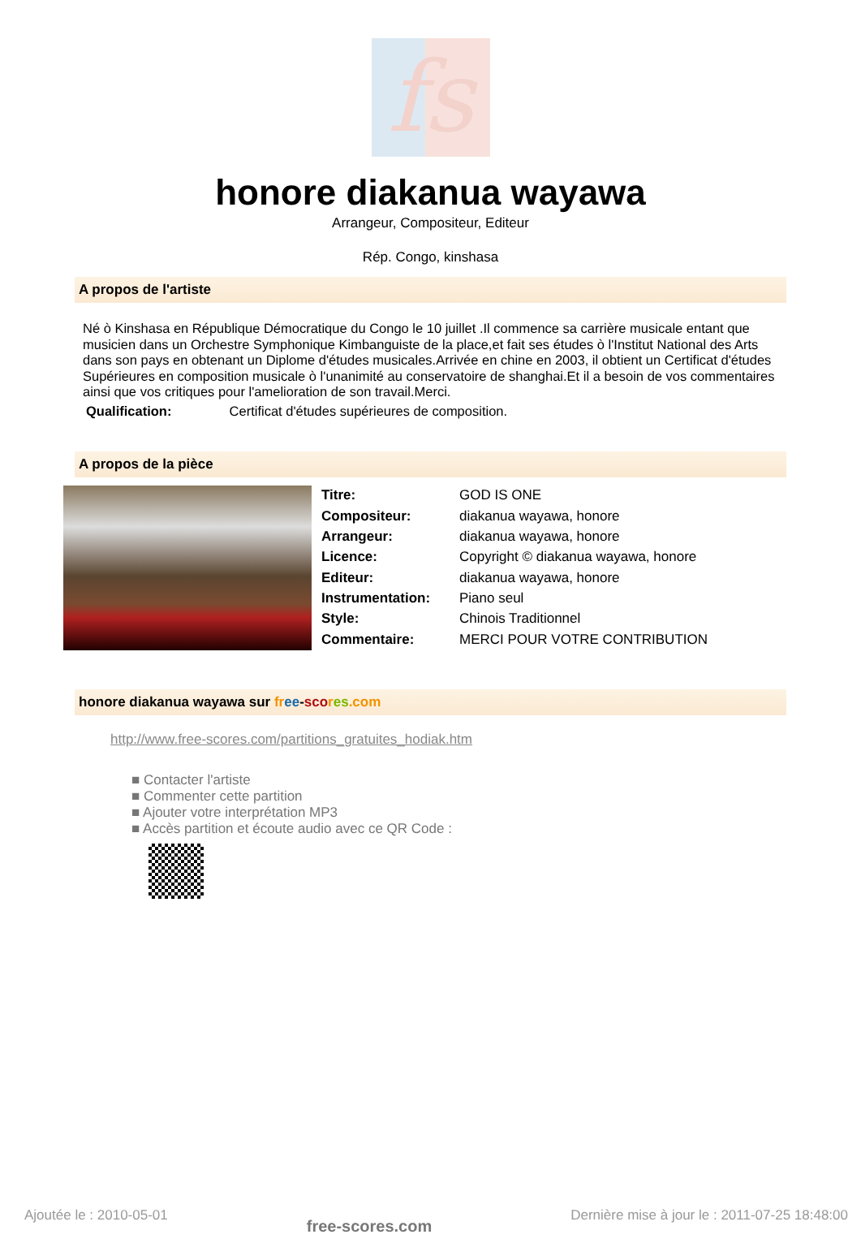fs
honore diakanua wayawa
Arrangeur, Compositeur, Editeur
Rép. Congo, kinshasa
A propos de l'artiste
Né ò Kinshasa en République Démocratique du Congo le 10 juillet .Il commence sa carrière musicale entant que musicien dans un Orchestre Symphonique Kimbanguiste de la place,et fait ses études ò l'Institut National des Arts dans son pays en obtenant un Diplome d'études musicales.Arrivée en chine en 2003, il obtient un Certificat d'études Supérieures en composition musicale ò l'unanimité au conservatoire de shanghai.Et il a besoin de vos commentaires ainsi que vos critiques pour l'amelioration de son travail.Merci.
Qualification: Certificat d'études supérieures de composition.
A propos de la pièce
| Titre: | GOD IS ONE |
| Compositeur: | diakanua wayawa, honore |
| Arrangeur: | diakanua wayawa, honore |
| Licence: | Copyright © diakanua wayawa, honore |
| Editeur: | diakanua wayawa, honore |
| Instrumentation: | Piano seul |
| Style: | Chinois Traditionnel |
| Commentaire: | MERCI POUR VOTRE CONTRIBUTION |
honore diakanua wayawa sur fr ee-sco res.com
http://www.free-scores.com/partitions_gratuites_hodiak.htm
■ Contacter l'artiste
■ Commenter cette partition
■ Ajouter votre interprétation MP3
■ Accès partition et écoute audio avec ce QR Code :
Ajoutée le : 2010-05-01 free-scores.com Dernière mise à jour le : 2011-07-25 18:48:00